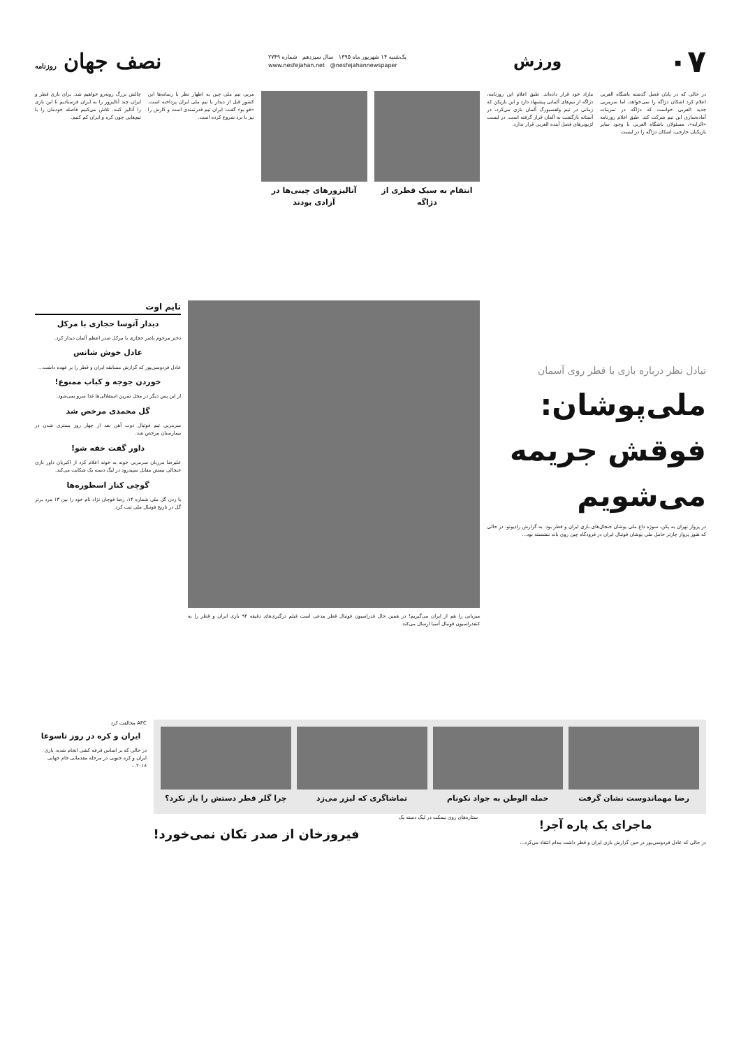۰۷
ورزش
یک‌شنبه ۱۴ شهریور ماه ۱۳۹۵ سال سیزدهم شماره ۲۷۴۹
www.nesfejahan.net @nesfejahannewspaper
نصف جهان روزنامه
در حالی که در پایان فصل گذشته باشگاه العربی اعلام کرد اشکان دژاگه را نمی‌خواهد، اما سرمربی جدید العربی خواست که دژاگه در تمرینات آماده‌سازی این تیم شرکت کند. طبق اعلام روزنامه «الرایه»، مسئولان باشگاه العربی با وجود سایر بازیکنان خارجی، اشکان دژاگه را در لیست
مازاد خود قرار داده‌اند. طبق اعلام این روزنامه، دژاگه از تیم‌های آلمانی پیشنهاد دارد و این بازیکن که زمانی در تیم ولفسبورگ آلمان بازی می‌کرد، در آستانه بازگشت به آلمان قرار گرفته است. در لیست لژیونرهای فصل آینده العربی قرار ندارد.
انتقام به سبک قطری از دژاگه آنالیزورهای چینی‌ها در آزادی بودند
مربی تیم ملی چین به اظهار نظر با رسانه‌ها این کشور قبل از دیدار با تیم ملی ایران پرداخته است. «فو بو» گفت: ایران تیم قدرتمندی است و کارش را نیز با برد شروع کرده است.
چالش بزرگ روبه‌رو خواهیم شد. برای بازی قطر و ایران چند آنالیزور را به ایران فرستادیم تا این بازی را آنالیز کنند. تلاش می‌کنیم فاصله خودمان را با تیم‌هایی چون کره و ایران کم کنیم.
تبادل نظر درباره بازی با قطر روی آسمان
ملی‌پوشان: فوقش جریمه می‌شویم
در پرواز تهران به پکن، سوژه داغ ملی پوشان جنجال‌های بازی ایران و قطر بود. به گزارش رادیوتو، در حالی که هنوز پرواز چارتر حامل ملی پوشان فوتبال ایران در فرودگاه چین روی باند ننشسته بود...
میزبانی را هم از ایران می‌گیریم! در همین حال فدراسیون فوتبال قطر مدعی است فیلم درگیری‌های دقیقه ۹۴ بازی ایران و قطر را به کنفدراسیون فوتبال آسیا ارسال می‌کند.
تایم اوت
دیدار آتوسا حجازی با مرکل
دختر مرحوم ناصر حجازی با مرکل صدر اعظم آلمان دیدار کرد.
عادل خوش شانس
عادل فردوسی‌پور که گزارش مسابقه ایران و قطر را بر عهده داشت...
خوردن جوجه و کباب ممنوع!
از این پس دیگر در محل تمرین استقلالی‌ها غذا سرو نمی‌شود.
گل محمدی مرخص شد
سرمربی تیم فوتبال ذوب آهن بعد از چهار روز بستری شدن در بیمارستان مرخص شد.
داور گفت خفه شو!
علیرضا مرزبان سرمربی خونه به خونه اعلام کرد از اکبریان داور بازی جنجالی تیمش مقابل سپیدرود در لیگ دسته یک شکایت می‌کند.
گوچی کنار اسطوره‌ها
با زدن گل ملی شماره ۱۴، رضا قوچان نژاد نام خود را بین ۱۳ مرد برتر گل در تاریخ فوتبال ملی ثبت کرد.
رضا مهماندوست نشان گرفت حمله الوطن به جواد نکونام تماشاگری که لیزر می‌زد چرا گلر قطر دستش را باز نکرد؟
AFC مخالفت کرد
ایران و کره در روز تاسوعا
در حالی که بر اساس قرعه کشی انجام شده، بازی ایران و کره جنوبی در مرحله مقدماتی جام جهانی ۲۰۱۸...
ماجرای یک پاره آجر!
در حالی که عادل فردوسی‌پور در حین گزارش بازی ایران و قطر داشت مدام انتقاد می‌کرد...
ستاره‌های روی نیمکت در لیگ دسته یک
فیروزخان از صدر تکان نمی‌خورد!